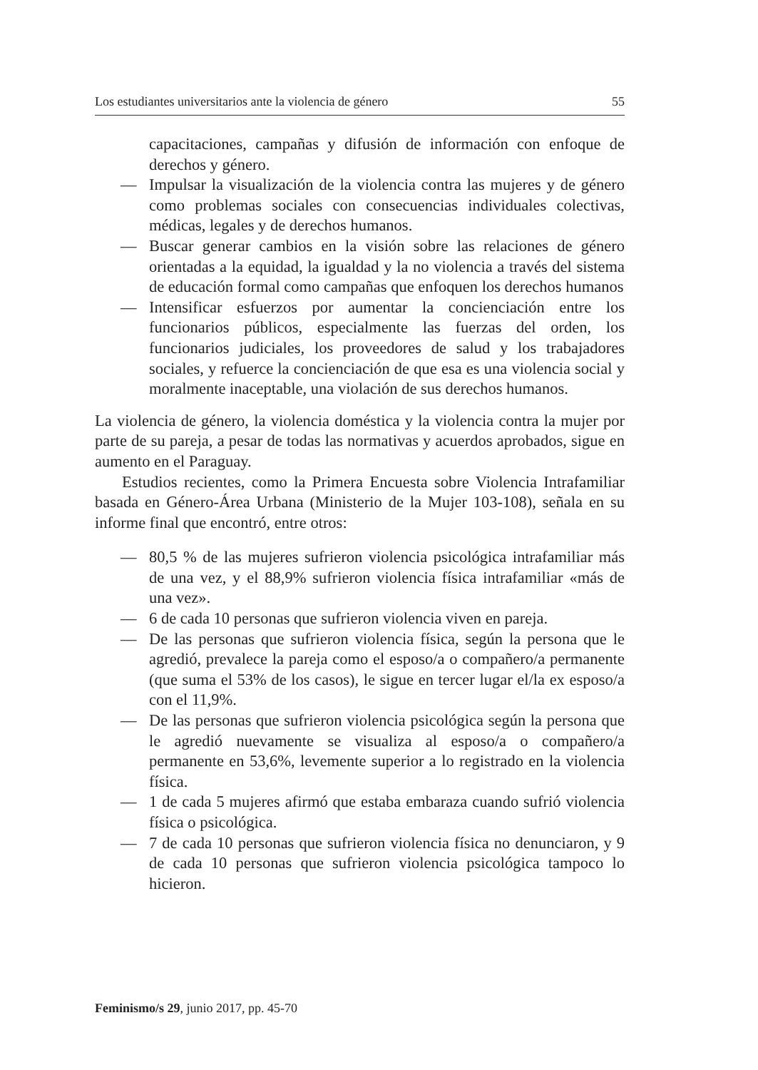Los estudiantes universitarios ante la violencia de género 55
capacitaciones, campañas y difusión de información con enfoque de derechos y género.
— Impulsar la visualización de la violencia contra las mujeres y de género como problemas sociales con consecuencias individuales colectivas, médicas, legales y de derechos humanos.
— Buscar generar cambios en la visión sobre las relaciones de género orientadas a la equidad, la igualdad y la no violencia a través del sistema de educación formal como campañas que enfoquen los derechos humanos
— Intensificar esfuerzos por aumentar la concienciación entre los funcionarios públicos, especialmente las fuerzas del orden, los funcionarios judiciales, los proveedores de salud y los trabajadores sociales, y refuerce la concienciación de que esa es una violencia social y moralmente inaceptable, una violación de sus derechos humanos.
La violencia de género, la violencia doméstica y la violencia contra la mujer por parte de su pareja, a pesar de todas las normativas y acuerdos aprobados, sigue en aumento en el Paraguay.
Estudios recientes, como la Primera Encuesta sobre Violencia Intrafamiliar basada en Género-Área Urbana (Ministerio de la Mujer 103-108), señala en su informe final que encontró, entre otros:
— 80,5 % de las mujeres sufrieron violencia psicológica intrafamiliar más de una vez, y el 88,9% sufrieron violencia física intrafamiliar «más de una vez».
— 6 de cada 10 personas que sufrieron violencia viven en pareja.
— De las personas que sufrieron violencia física, según la persona que le agredió, prevalece la pareja como el esposo/a o compañero/a permanente (que suma el 53% de los casos), le sigue en tercer lugar el/la ex esposo/a con el 11,9%.
— De las personas que sufrieron violencia psicológica según la persona que le agredió nuevamente se visualiza al esposo/a o compañero/a permanente en 53,6%, levemente superior a lo registrado en la violencia física.
— 1 de cada 5 mujeres afirmó que estaba embaraza cuando sufrió violencia física o psicológica.
— 7 de cada 10 personas que sufrieron violencia física no denunciaron, y 9 de cada 10 personas que sufrieron violencia psicológica tampoco lo hicieron.
Feminismo/s 29, junio 2017, pp. 45-70